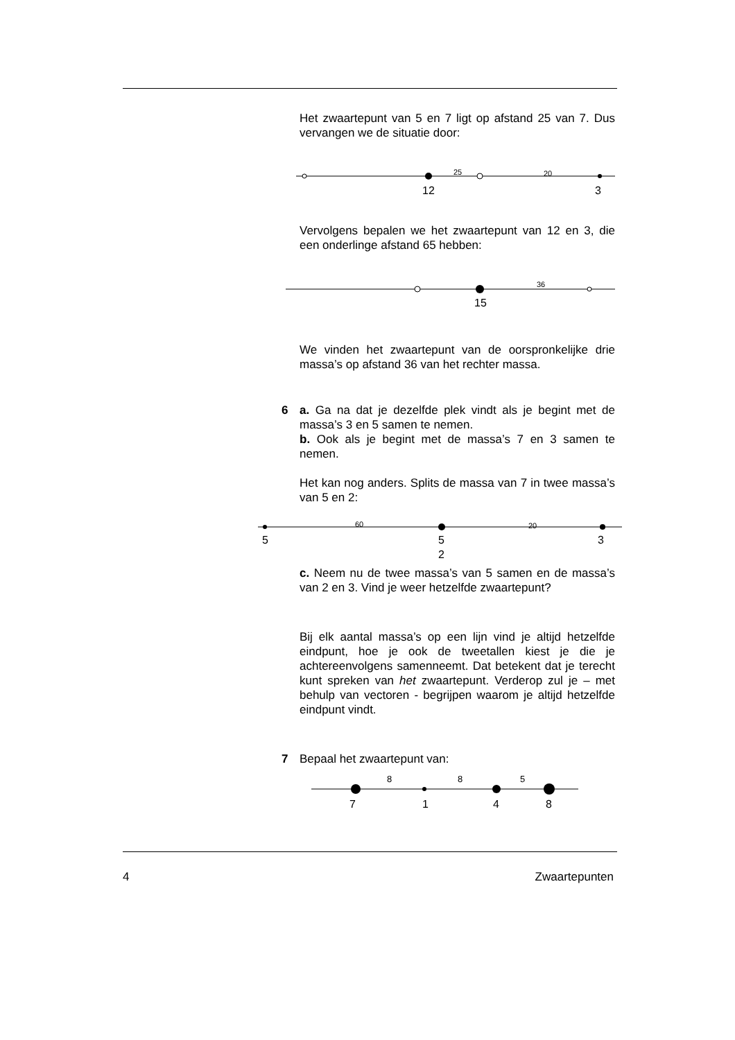Het zwaartepunt van 5 en 7 ligt op afstand 25 van 7. Dus vervangen we de situatie door:
25 20
12 3
Vervolgens bepalen we het zwaartepunt van 12 en 3, die een onderlinge afstand 65 hebben:
36
15
We vinden het zwaartepunt van de oorspronkelijke drie massa’s op afstand 36 van het rechter massa.
6
a. Ga na dat je dezelfde plek vindt als je begint met de massa’s 3 en 5 samen te nemen.
b. Ook als je begint met de massa’s 7 en 3 samen te nemen.
Het kan nog anders. Splits de massa van 7 in twee massa’s van 5 en 2:
60 20
5 5
2
3
c. Neem nu de twee massa’s van 5 samen en de massa’s van 2 en 3. Vind je weer hetzelfde zwaartepunt?
Bij elk aantal massa’s op een lijn vind je altijd hetzelfde eindpunt, hoe je ook de tweetallen kiest je die je achtereenvolgens samenneemt. Dat betekent dat je terecht kunt spreken van het zwaartepunt. Verderop zul je – met behulp van vectoren - begrijpen waarom je altijd hetzelfde eindpunt vindt.
7
Bepaal het zwaartepunt van:
8 8 5
7 1 4 8
4 Zwaartepunten